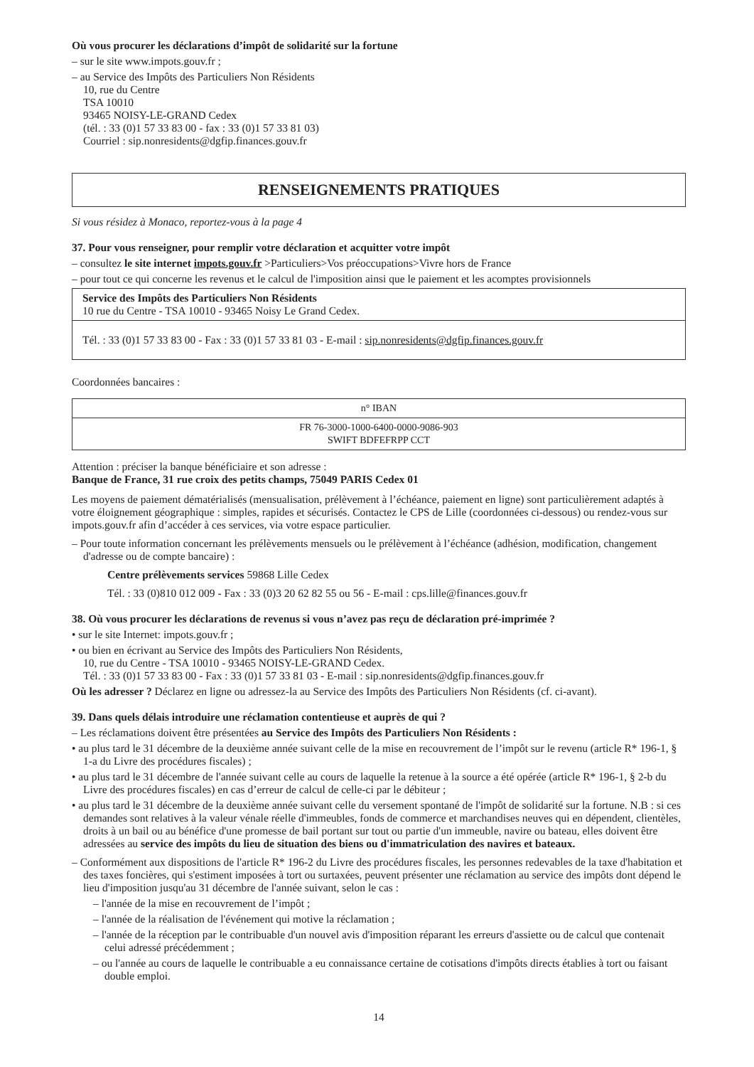Où vous procurer les déclarations d’impôt de solidarité sur la fortune
– sur le site www.impots.gouv.fr ;
– au Service des Impôts des Particuliers Non Résidents
10, rue du Centre
TSA 10010
93465 NOISY-LE-GRAND Cedex
(tél. : 33 (0)1 57 33 83 00 - fax : 33 (0)1 57 33 81 03)
Courriel : sip.nonresidents@dgfip.finances.gouv.fr
RENSEIGNEMENTS PRATIQUES
Si vous résidez à Monaco, reportez-vous à la page 4
37. Pour vous renseigner, pour remplir votre déclaration et acquitter votre impôt
– consultez le site internet impots.gouv.fr >Particuliers>Vos préoccupations>Vivre hors de France
– pour tout ce qui concerne les revenus et le calcul de l'imposition ainsi que le paiement et les acomptes provisionnels
| Service des Impôts des Particuliers Non Résidents 10 rue du Centre - TSA 10010 - 93465 Noisy Le Grand Cedex. |
| Tél. : 33 (0)1 57 33 83 00 - Fax : 33 (0)1 57 33 81 03 - E-mail : sip.nonresidents@dgfip.finances.gouv.fr |
Coordonnées bancaires :
| n° IBAN |
| FR 76-3000-1000-6400-0000-9086-903 SWIFT BDFEFRPP CCT |
Attention : préciser la banque bénéficiaire et son adresse :
Banque de France, 31 rue croix des petits champs, 75049 PARIS Cedex 01
Les moyens de paiement dématérialisés (mensualisation, prélèvement à l’échéance, paiement en ligne) sont particulièrement adaptés à votre éloignement géographique : simples, rapides et sécurisés. Contactez le CPS de Lille (coordonnées ci-dessous) ou rendez-vous sur impots.gouv.fr afin d’accéder à ces services, via votre espace particulier.
– Pour toute information concernant les prélèvements mensuels ou le prélèvement à l’échéance (adhésion, modification, changement d'adresse ou de compte bancaire) :
Centre prélèvements services 59868 Lille Cedex
Tél. : 33 (0)810 012 009 - Fax : 33 (0)3 20 62 82 55 ou 56 - E-mail : cps.lille@finances.gouv.fr
38. Où vous procurer les déclarations de revenus si vous n’avez pas reçu de déclaration pré-imprimée ?
• sur le site Internet: impots.gouv.fr ;
• ou bien en écrivant au Service des Impôts des Particuliers Non Résidents,
10, rue du Centre - TSA 10010 - 93465 NOISY-LE-GRAND Cedex.
Tél. : 33 (0)1 57 33 83 00 - Fax : 33 (0)1 57 33 81 03 - E-mail : sip.nonresidents@dgfip.finances.gouv.fr
Où les adresser ? Déclarez en ligne ou adressez-la au Service des Impôts des Particuliers Non Résidents (cf. ci-avant).
39. Dans quels délais introduire une réclamation contentieuse et auprès de qui ?
– Les réclamations doivent être présentées au Service des Impôts des Particuliers Non Résidents :
• au plus tard le 31 décembre de la deuxième année suivant celle de la mise en recouvrement de l’impôt sur le revenu (article R* 196-1, § 1-a du Livre des procédures fiscales) ;
• au plus tard le 31 décembre de l'année suivant celle au cours de laquelle la retenue à la source a été opérée (article R* 196-1, § 2-b du Livre des procédures fiscales) en cas d’erreur de calcul de celle-ci par le débiteur ;
• au plus tard le 31 décembre de la deuxième année suivant celle du versement spontané de l'impôt de solidarité sur la fortune. N.B : si ces demandes sont relatives à la valeur vénale réelle d'immeubles, fonds de commerce et marchandises neuves qui en dépendent, clientèles, droits à un bail ou au bénéfice d'une promesse de bail portant sur tout ou partie d'un immeuble, navire ou bateau, elles doivent être adressées au service des impôts du lieu de situation des biens ou d'immatriculation des navires et bateaux.
– Conformément aux dispositions de l'article R* 196-2 du Livre des procédures fiscales, les personnes redevables de la taxe d'habitation et des taxes foncières, qui s'estiment imposées à tort ou surtaxées, peuvent présenter une réclamation au service des impôts dont dépend le lieu d'imposition jusqu'au 31 décembre de l'année suivant, selon le cas :
– l'année de la mise en recouvrement de l’impôt ;
– l'année de la réalisation de l'événement qui motive la réclamation ;
– l'année de la réception par le contribuable d'un nouvel avis d'imposition réparant les erreurs d'assiette ou de calcul que contenait celui adressé précédemment ;
– ou l'année au cours de laquelle le contribuable a eu connaissance certaine de cotisations d'impôts directs établies à tort ou faisant double emploi.
14